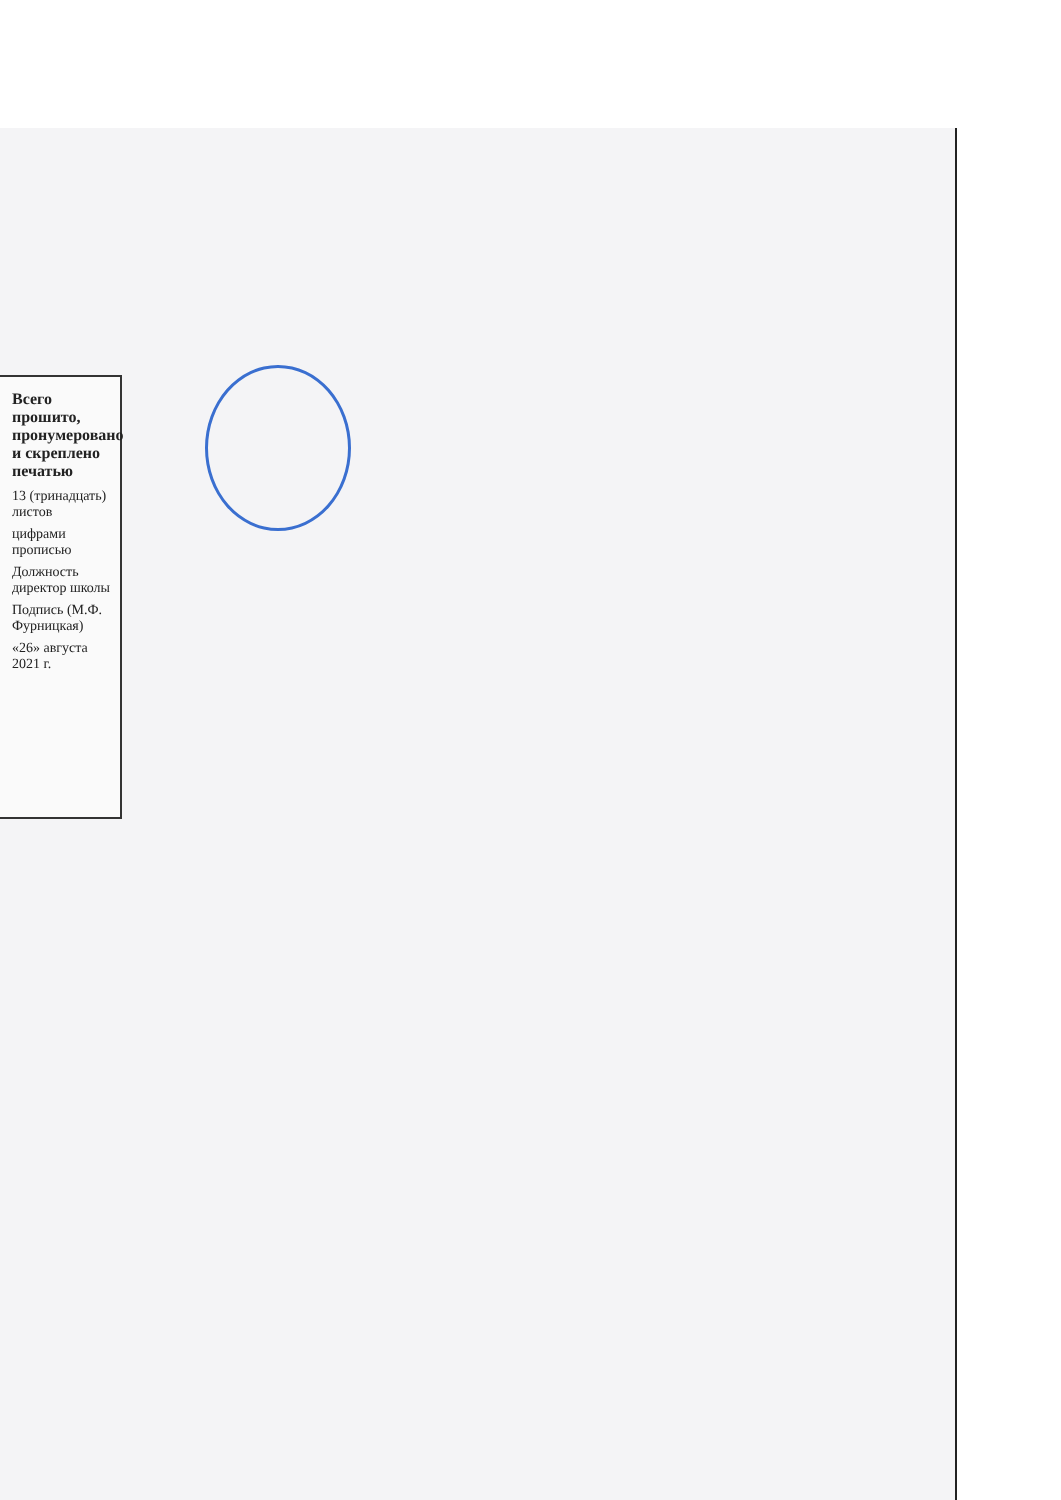Всего прошито, пронумеровано и скреплено печатью
13 (тринадцать) листов
цифрами прописью
Должность директор школы
Подпись (М.Ф. Фурницкая)
«26» августа 2021 г.